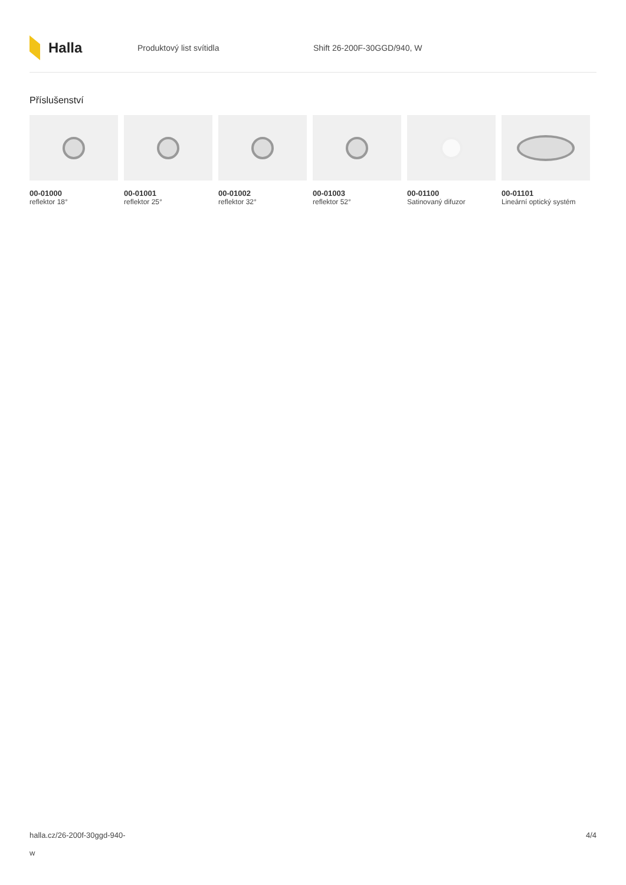Halla
Produktový list svítidla Shift 26-200F-30GGD/940, W
Příslušenství
00-01000
reflektor 18°
00-01001
reflektor 25°
00-01002
reflektor 32°
00-01003
reflektor 52°
00-01100
Satinovaný difuzor
00-01101
Lineární optický systém
halla.cz/26-200f-30ggd-940-
w
4/4